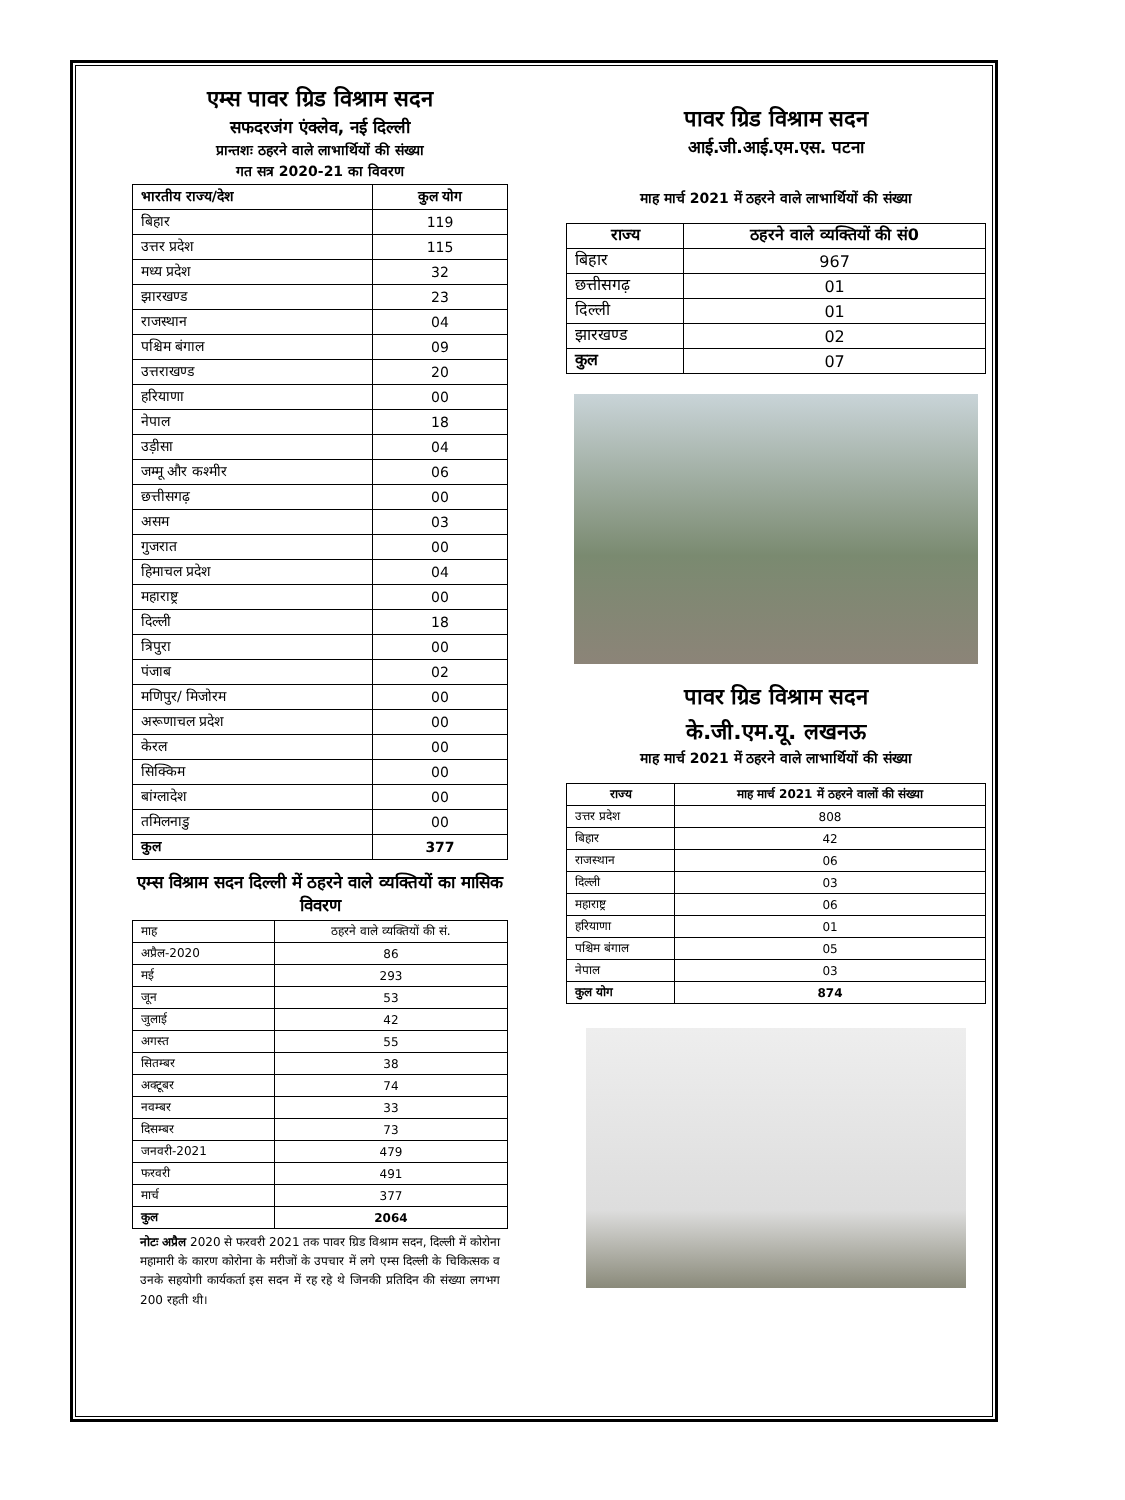एम्स पावर ग्रिड विश्राम सदन
सफदरजंग एंक्लेव, नई दिल्ली
प्रान्तशः ठहरने वाले लाभार्थियों की संख्या
गत सत्र 2020-21 का विवरण
| भारतीय राज्य/देश | कुल योग |
| --- | --- |
| बिहार | 119 |
| उत्तर प्रदेश | 115 |
| मध्य प्रदेश | 32 |
| झारखण्ड | 23 |
| राजस्थान | 04 |
| पश्चिम बंगाल | 09 |
| उत्तराखण्ड | 20 |
| हरियाणा | 00 |
| नेपाल | 18 |
| उड़ीसा | 04 |
| जम्मू और कश्मीर | 06 |
| छत्तीसगढ़ | 00 |
| असम | 03 |
| गुजरात | 00 |
| हिमाचल प्रदेश | 04 |
| महाराष्ट्र | 00 |
| दिल्ली | 18 |
| त्रिपुरा | 00 |
| पंजाब | 02 |
| मणिपुर/ मिजोरम | 00 |
| अरूणाचल प्रदेश | 00 |
| केरल | 00 |
| सिक्किम | 00 |
| बांग्लादेश | 00 |
| तमिलनाडु | 00 |
| कुल | 377 |
एम्स विश्राम सदन दिल्ली में ठहरने वाले व्यक्तियों का मासिक विवरण
| माह | ठहरने वाले व्यक्तियों की सं. |
| अप्रैल-2020 | 86 |
| मई | 293 |
| जून | 53 |
| जुलाई | 42 |
| अगस्त | 55 |
| सितम्बर | 38 |
| अक्टूबर | 74 |
| नवम्बर | 33 |
| दिसम्बर | 73 |
| जनवरी-2021 | 479 |
| फरवरी | 491 |
| मार्च | 377 |
| कुल | 2064 |
नोटः अप्रैल 2020 से फरवरी 2021 तक पावर ग्रिड विश्राम सदन, दिल्ली में कोरोना महामारी के कारण कोरोना के मरीजों के उपचार में लगे एम्स दिल्ली के चिकित्सक व उनके सहयोगी कार्यकर्ता इस सदन में रह रहे थे जिनकी प्रतिदिन की संख्या लगभग 200 रहती थी।
पावर ग्रिड विश्राम सदन
आई.जी.आई.एम.एस. पटना
माह मार्च 2021 में ठहरने वाले लाभार्थियों की संख्या
| राज्य | ठहरने वाले व्यक्तियों की सं0 |
| --- | --- |
| बिहार | 967 |
| छत्तीसगढ़ | 01 |
| दिल्ली | 01 |
| झारखण्ड | 02 |
| कुल | 07 |
पावर ग्रिड विश्राम सदन
के.जी.एम.यू. लखनऊ
माह मार्च 2021 में ठहरने वाले लाभार्थियों की संख्या
| राज्य | माह मार्च 2021 में ठहरने वालों की संख्या |
| --- | --- |
| उत्तर प्रदेश | 808 |
| बिहार | 42 |
| राजस्थान | 06 |
| दिल्ली | 03 |
| महाराष्ट्र | 06 |
| हरियाणा | 01 |
| पश्चिम बंगाल | 05 |
| नेपाल | 03 |
| कुल योग | 874 |